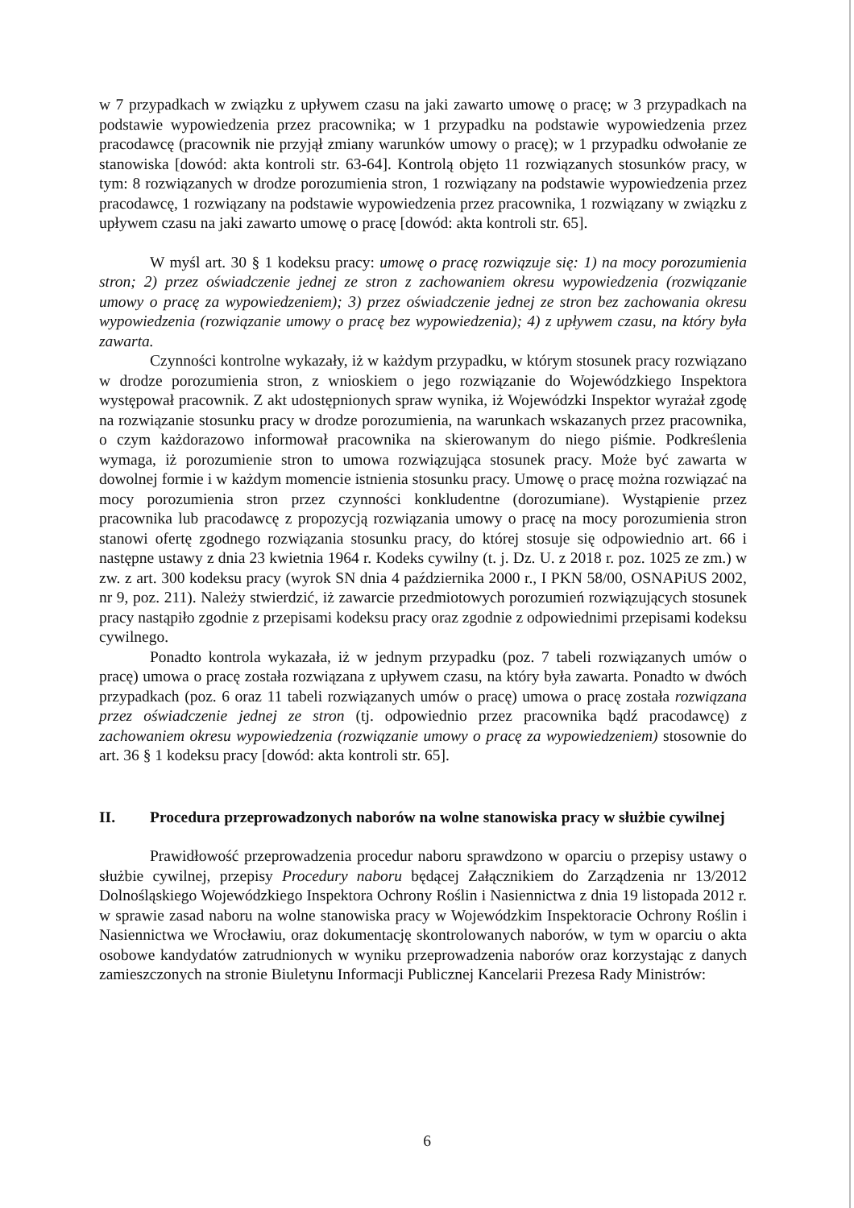w 7 przypadkach w związku z upływem czasu na jaki zawarto umowę o pracę; w 3 przypadkach na podstawie wypowiedzenia przez pracownika; w 1 przypadku na podstawie wypowiedzenia przez pracodawcę (pracownik nie przyjął zmiany warunków umowy o pracę); w 1 przypadku odwołanie ze stanowiska [dowód: akta kontroli str. 63-64]. Kontrolą objęto 11 rozwiązanych stosunków pracy, w tym: 8 rozwiązanych w drodze porozumienia stron, 1 rozwiązany na podstawie wypowiedzenia przez pracodawcę, 1 rozwiązany na podstawie wypowiedzenia przez pracownika, 1 rozwiązany w związku z upływem czasu na jaki zawarto umowę o pracę [dowód: akta kontroli str. 65].
W myśl art. 30 § 1 kodeksu pracy: umowę o pracę rozwiązuje się: 1) na mocy porozumienia stron; 2) przez oświadczenie jednej ze stron z zachowaniem okresu wypowiedzenia (rozwiązanie umowy o pracę za wypowiedzeniem); 3) przez oświadczenie jednej ze stron bez zachowania okresu wypowiedzenia (rozwiązanie umowy o pracę bez wypowiedzenia); 4) z upływem czasu, na który była zawarta.
Czynności kontrolne wykazały, iż w każdym przypadku, w którym stosunek pracy rozwiązano w drodze porozumienia stron, z wnioskiem o jego rozwiązanie do Wojewódzkiego Inspektora występował pracownik. Z akt udostępnionych spraw wynika, iż Wojewódzki Inspektor wyrażał zgodę na rozwiązanie stosunku pracy w drodze porozumienia, na warunkach wskazanych przez pracownika, o czym każdorazowo informował pracownika na skierowanym do niego piśmie. Podkreślenia wymaga, iż porozumienie stron to umowa rozwiązująca stosunek pracy. Może być zawarta w dowolnej formie i w każdym momencie istnienia stosunku pracy. Umowę o pracę można rozwiązać na mocy porozumienia stron przez czynności konkludentne (dorozumiane). Wystąpienie przez pracownika lub pracodawcę z propozycją rozwiązania umowy o pracę na mocy porozumienia stron stanowi ofertę zgodnego rozwiązania stosunku pracy, do której stosuje się odpowiednio art. 66 i następne ustawy z dnia 23 kwietnia 1964 r. Kodeks cywilny (t. j. Dz. U. z 2018 r. poz. 1025 ze zm.) w zw. z art. 300 kodeksu pracy (wyrok SN dnia 4 października 2000 r., I PKN 58/00, OSNAPiUS 2002, nr 9, poz. 211). Należy stwierdzić, iż zawarcie przedmiotowych porozumień rozwiązujących stosunek pracy nastąpiło zgodnie z przepisami kodeksu pracy oraz zgodnie z odpowiednimi przepisami kodeksu cywilnego.
Ponadto kontrola wykazała, iż w jednym przypadku (poz. 7 tabeli rozwiązanych umów o pracę) umowa o pracę została rozwiązana z upływem czasu, na który była zawarta. Ponadto w dwóch przypadkach (poz. 6 oraz 11 tabeli rozwiązanych umów o pracę) umowa o pracę została rozwiązana przez oświadczenie jednej ze stron (tj. odpowiednio przez pracownika bądź pracodawcę) z zachowaniem okresu wypowiedzenia (rozwiązanie umowy o pracę za wypowiedzeniem) stosownie do art. 36 § 1 kodeksu pracy [dowód: akta kontroli str. 65].
II. Procedura przeprowadzonych naborów na wolne stanowiska pracy w służbie cywilnej
Prawidłowość przeprowadzenia procedur naboru sprawdzono w oparciu o przepisy ustawy o służbie cywilnej, przepisy Procedury naboru będącej Załącznikiem do Zarządzenia nr 13/2012 Dolnośląskiego Wojewódzkiego Inspektora Ochrony Roślin i Nasiennictwa z dnia 19 listopada 2012 r. w sprawie zasad naboru na wolne stanowiska pracy w Wojewódzkim Inspektoracie Ochrony Roślin i Nasiennictwa we Wrocławiu, oraz dokumentację skontrolowanych naborów, w tym w oparciu o akta osobowe kandydatów zatrudnionych w wyniku przeprowadzenia naborów oraz korzystając z danych zamieszczonych na stronie Biuletynu Informacji Publicznej Kancelarii Prezesa Rady Ministrów:
6